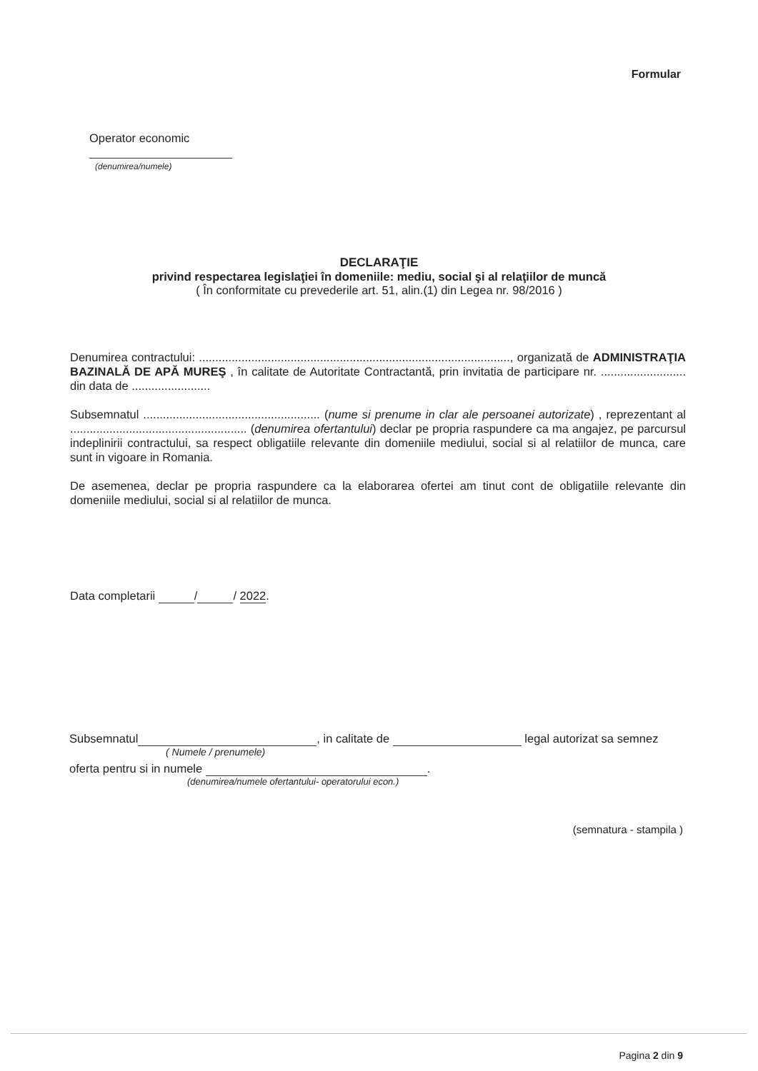Formular
Operator economic
(denumirea/numele)
DECLARAŢIE
privind respectarea legislaţiei în domeniile: mediu, social şi al relaţiilor de muncă
( În conformitate cu prevederile art. 51, alin.(1) din Legea nr. 98/2016 )
Denumirea contractului: ..............................................................................................., organizată de ADMINISTRAŢIA BAZINALĂ DE APĂ MUREŞ , în calitate de Autoritate Contractantă, prin invitatia de participare nr. .......................... din data de ........................
Subsemnatul ...................................................... (nume si prenume in clar ale persoanei autorizate) , reprezentant al ...................................................... (denumirea ofertantului) declar pe propria raspundere ca ma angajez, pe parcursul indeplinirii contractului, sa respect obligatiile relevante din domeniile mediului, social si al relatiilor de munca, care sunt in vigoare in Romania.
De asemenea, declar pe propria raspundere ca la elaborarea ofertei am tinut cont de obligatiile relevante din domeniile mediului, social si al relatiilor de munca.
Data completarii / / 2022.
Subsemnatul , in calitate de legal autorizat sa semnez
( Numele / prenumele)
oferta pentru si in numele .
(denumirea/numele ofertantului- operatorului econ.)
(semnatura - stampila )
Pagina 2 din 9